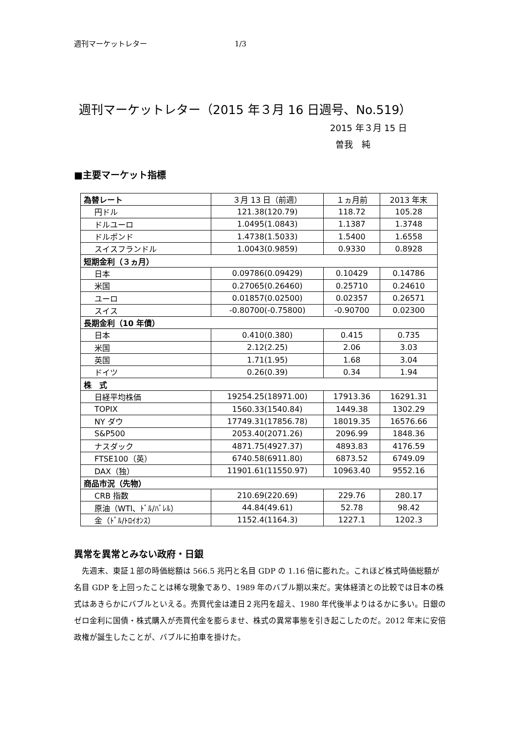週刊マーケットレター 1/3
週刊マーケットレター（2015 年３月 16 日週号、No.519）
2015 年３月 15 日
曽我　純
■主要マーケット指標
| 為替レート | ３月 13 日（前週） | １ヵ月前 | 2013 年末 |
| 円ドル | 121.38(120.79) | 118.72 | 105.28 |
| ドルユーロ | 1.0495(1.0843) | 1.1387 | 1.3748 |
| ドルポンド | 1.4738(1.5033) | 1.5400 | 1.6558 |
| スイスフランドル | 1.0043(0.9859) | 0.9330 | 0.8928 |
| 短期金利（３ヵ月） | | | |
| 日本 | 0.09786(0.09429) | 0.10429 | 0.14786 |
| 米国 | 0.27065(0.26460) | 0.25710 | 0.24610 |
| ユーロ | 0.01857(0.02500) | 0.02357 | 0.26571 |
| スイス | -0.80700(-0.75800) | -0.90700 | 0.02300 |
| 長期金利（10 年債） | | | |
| 日本 | 0.410(0.380) | 0.415 | 0.735 |
| 米国 | 2.12(2.25) | 2.06 | 3.03 |
| 英国 | 1.71(1.95) | 1.68 | 3.04 |
| ドイツ | 0.26(0.39) | 0.34 | 1.94 |
| 株 式 | | | |
| 日経平均株価 | 19254.25(18971.00) | 17913.36 | 16291.31 |
| TOPIX | 1560.33(1540.84) | 1449.38 | 1302.29 |
| NY ダウ | 17749.31(17856.78) | 18019.35 | 16576.66 |
| S&P500 | 2053.40(2071.26) | 2096.99 | 1848.36 |
| ナスダック | 4871.75(4927.37) | 4893.83 | 4176.59 |
| FTSE100（英） | 6740.58(6911.80) | 6873.52 | 6749.09 |
| DAX（独） | 11901.61(11550.97) | 10963.40 | 9552.16 |
| 商品市況（先物） | | | |
| CRB 指数 | 210.69(220.69) | 229.76 | 280.17 |
| 原油（WTI、ﾄﾞﾙ/ﾊﾞﾚﾙ） | 44.84(49.61) | 52.78 | 98.42 |
| 金（ﾄﾞﾙ/ﾄﾛｲｵﾝｽ） | 1152.4(1164.3) | 1227.1 | 1202.3 |
異常を異常とみない政府・日銀
先週末、東証１部の時価総額は 566.5 兆円と名目 GDP の 1.16 倍に膨れた。これほど株式時価総額が名目 GDP を上回ったことは稀な現象であり、1989 年のバブル期以来だ。実体経済との比較では日本の株式はあきらかにバブルといえる。売買代金は連日２兆円を超え、1980 年代後半よりはるかに多い。日銀のゼロ金利に国債・株式購入が売買代金を膨らませ、株式の異常事態を引き起こしたのだ。2012 年末に安倍政権が誕生したことが、バブルに拍車を掛けた。